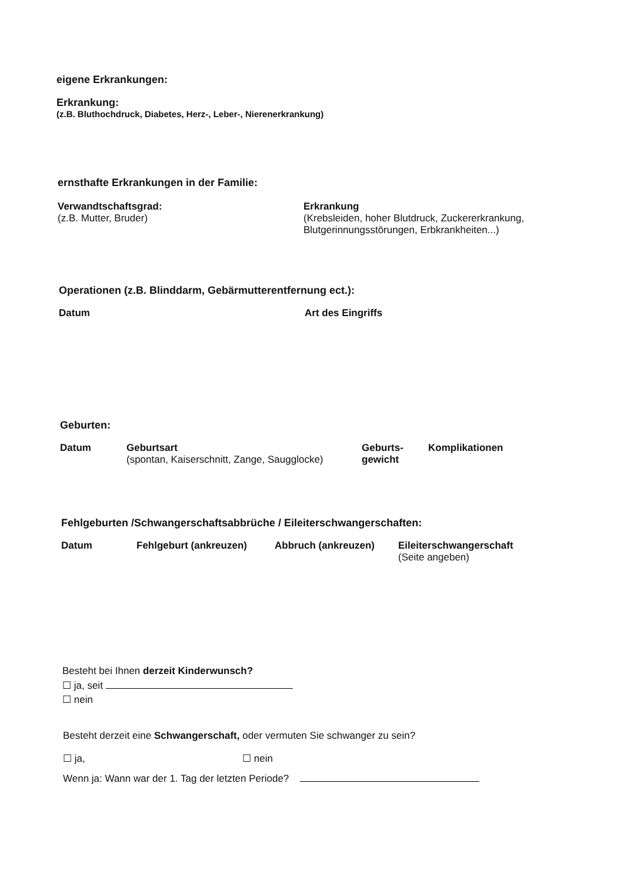eigene Erkrankungen:
Erkrankung:
(z.B. Bluthochdruck, Diabetes, Herz-, Leber-, Nierenerkrankung)
ernsthafte Erkrankungen in der Familie:
Verwandtschaftsgrad:
(z.B. Mutter, Bruder)
Erkrankung
(Krebsleiden, hoher Blutdruck, Zuckererkrankung,
Blutgerinnungsstörungen, Erbkrankheiten...)
Operationen (z.B. Blinddarm, Gebärmutterentfernung ect.):
Datum Art des Eingriffs
Geburten:
Datum Geburtsart
(spontan, Kaiserschnitt, Zange, Saugglocke)
Geburts-
gewicht
Komplikationen
Fehlgeburten /Schwangerschaftsabbrüche / Eileiterschwangerschaften:
Datum Fehlgeburt (ankreuzen) Abbruch (ankreuzen) Eileiterschwangerschaft
(Seite angeben)
Besteht bei Ihnen derzeit Kinderwunsch?
☐ ja, seit
☐ nein
Besteht derzeit eine Schwangerschaft, oder vermuten Sie schwanger zu sein?
☐ ja, ☐ nein
Wenn ja: Wann war der 1. Tag der letzten Periode?